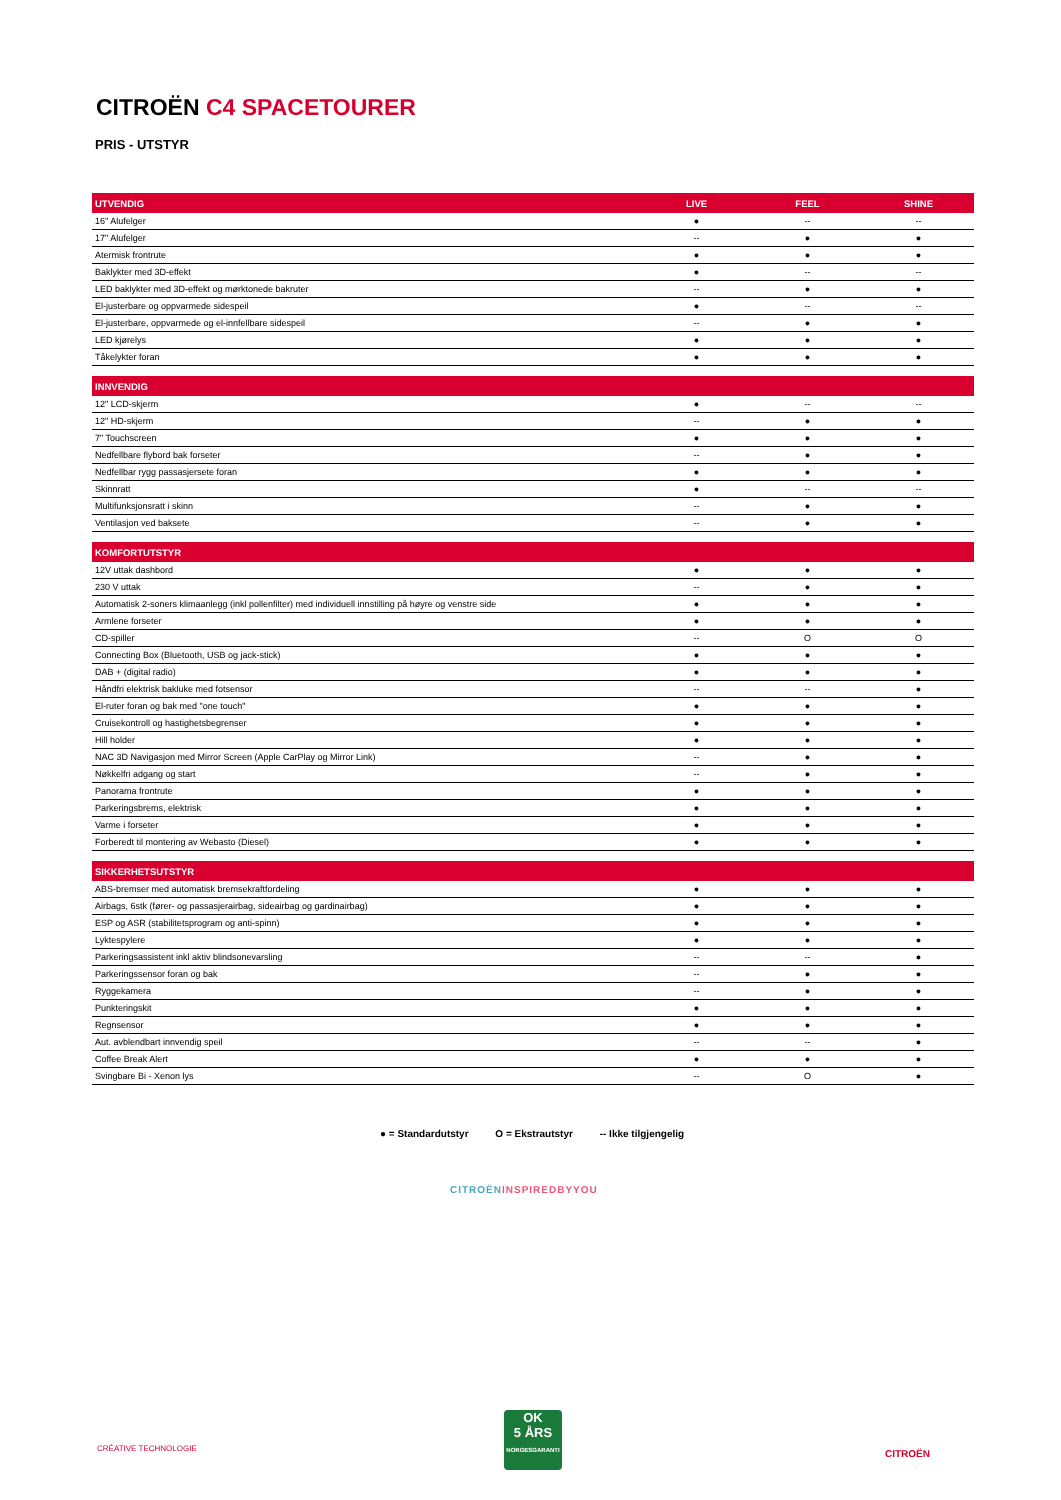CITROËN C4 SPACETOURER
PRIS - UTSTYR
| UTVENDIG | LIVE | FEEL | SHINE |
| --- | --- | --- | --- |
| 16" Alufelger | ● | -- | -- |
| 17" Alufelger | -- | ● | ● |
| Atermisk frontrute | ● | ● | ● |
| Baklykter med 3D-effekt | ● | -- | -- |
| LED baklykter med 3D-effekt og mørktonede bakruter | -- | ● | ● |
| El-justerbare og oppvarmede sidespeil | ● | -- | -- |
| El-justerbare, oppvarmede og el-innfellbare sidespeil | -- | ● | ● |
| LED kjørelys | ● | ● | ● |
| Tåkelykter foran | ● | ● | ● |
| INNVENDIG | | | |
| --- | --- | --- | --- |
| 12" LCD-skjerm | ● | -- | -- |
| 12" HD-skjerm | -- | ● | ● |
| 7" Touchscreen | ● | ● | ● |
| Nedfellbare flybord bak forseter | -- | ● | ● |
| Nedfellbar rygg passasjersete foran | ● | ● | ● |
| Skinnratt | ● | -- | -- |
| Multifunksjonsratt i skinn | -- | ● | ● |
| Ventilasjon ved baksete | -- | ● | ● |
| KOMFORTUTSTYR | | | |
| --- | --- | --- | --- |
| 12V uttak dashbord | ● | ● | ● |
| 230 V uttak | -- | ● | ● |
| Automatisk 2-soners klimaanlegg (inkl pollenfilter) med individuell innstilling på høyre og venstre side | ● | ● | ● |
| Armlene forseter | ● | ● | ● |
| CD-spiller | -- | O | O |
| Connecting Box (Bluetooth, USB og jack-stick) | ● | ● | ● |
| DAB + (digital radio) | ● | ● | ● |
| Håndfri elektrisk bakluke med fotsensor | -- | -- | ● |
| El-ruter foran og bak med "one touch" | ● | ● | ● |
| Cruisekontroll og hastighetsbegrenser | ● | ● | ● |
| Hill holder | ● | ● | ● |
| NAC 3D Navigasjon med Mirror Screen (Apple CarPlay og Mirror Link) | -- | ● | ● |
| Nøkkelfri adgang og start | -- | ● | ● |
| Panorama frontrute | ● | ● | ● |
| Parkeringsbrems, elektrisk | ● | ● | ● |
| Varme i forseter | ● | ● | ● |
| Forberedt til montering av Webasto (Diesel) | ● | ● | ● |
| SIKKERHETSUTSTYR | | | |
| --- | --- | --- | --- |
| ABS-bremser med automatisk bremsekraftfordeling | ● | ● | ● |
| Airbags, 6stk (fører- og passasjerairbag, sideairbag og gardinairbag) | ● | ● | ● |
| ESP og ASR (stabilitetsprogram og anti-spinn) | ● | ● | ● |
| Lyktespylere | ● | ● | ● |
| Parkeringsassistent inkl aktiv blindsonevarsling | -- | -- | ● |
| Parkeringssensor foran og bak | -- | ● | ● |
| Ryggekamera | -- | ● | ● |
| Punkteringskit | ● | ● | ● |
| Regnsensor | ● | ● | ● |
| Aut. avblendbart innvendig speil | -- | -- | ● |
| Coffee Break Alert | ● | ● | ● |
| Svingbare Bi - Xenon lys | -- | O | ● |
● = Standardutstyr O = Ekstrautstyr -- Ikke tilgjengelig
CITROËNINSPIREDBYYOU
CRÉATIVE TECHNOLOGIE
OK
5 ÅRS
NORGESGARANTI
CITROËN